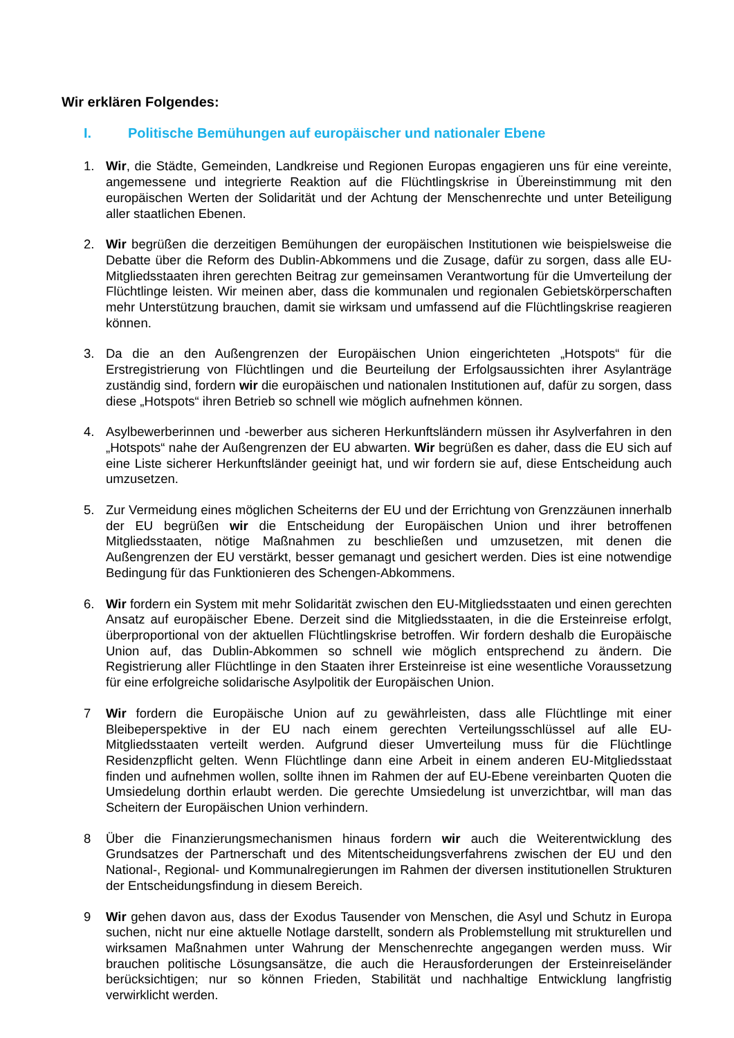Wir erklären Folgendes:
I. Politische Bemühungen auf europäischer und nationaler Ebene
1. Wir, die Städte, Gemeinden, Landkreise und Regionen Europas engagieren uns für eine vereinte, angemessene und integrierte Reaktion auf die Flüchtlingskrise in Übereinstimmung mit den europäischen Werten der Solidarität und der Achtung der Menschenrechte und unter Beteiligung aller staatlichen Ebenen.
2. Wir begrüßen die derzeitigen Bemühungen der europäischen Institutionen wie beispielsweise die Debatte über die Reform des Dublin-Abkommens und die Zusage, dafür zu sorgen, dass alle EU-Mitgliedsstaaten ihren gerechten Beitrag zur gemeinsamen Verantwortung für die Umverteilung der Flüchtlinge leisten. Wir meinen aber, dass die kommunalen und regionalen Gebietskörperschaften mehr Unterstützung brauchen, damit sie wirksam und umfassend auf die Flüchtlingskrise reagieren können.
3. Da die an den Außengrenzen der Europäischen Union eingerichteten „Hotspots“ für die Erstregistrierung von Flüchtlingen und die Beurteilung der Erfolgsaussichten ihrer Asylanträge zuständig sind, fordern wir die europäischen und nationalen Institutionen auf, dafür zu sorgen, dass diese „Hotspots“ ihren Betrieb so schnell wie möglich aufnehmen können.
4. Asylbewerberinnen und -bewerber aus sicheren Herkunftsländern müssen ihr Asylverfahren in den „Hotspots“ nahe der Außengrenzen der EU abwarten. Wir begrüßen es daher, dass die EU sich auf eine Liste sicherer Herkunftsländer geeinigt hat, und wir fordern sie auf, diese Entscheidung auch umzusetzen.
5. Zur Vermeidung eines möglichen Scheiterns der EU und der Errichtung von Grenzzäunen innerhalb der EU begrüßen wir die Entscheidung der Europäischen Union und ihrer betroffenen Mitgliedsstaaten, nötige Maßnahmen zu beschließen und umzusetzen, mit denen die Außengrenzen der EU verstärkt, besser gemanagt und gesichert werden. Dies ist eine notwendige Bedingung für das Funktionieren des Schengen-Abkommens.
6. Wir fordern ein System mit mehr Solidarität zwischen den EU-Mitgliedsstaaten und einen gerechten Ansatz auf europäischer Ebene. Derzeit sind die Mitgliedsstaaten, in die die Ersteinreise erfolgt, überproportional von der aktuellen Flüchtlingskrise betroffen. Wir fordern deshalb die Europäische Union auf, das Dublin-Abkommen so schnell wie möglich entsprechend zu ändern. Die Registrierung aller Flüchtlinge in den Staaten ihrer Ersteinreise ist eine wesentliche Voraussetzung für eine erfolgreiche solidarische Asylpolitik der Europäischen Union.
7 Wir fordern die Europäische Union auf zu gewährleisten, dass alle Flüchtlinge mit einer Bleibeperspektive in der EU nach einem gerechten Verteilungsschlüssel auf alle EU-Mitgliedsstaaten verteilt werden. Aufgrund dieser Umverteilung muss für die Flüchtlinge Residenzpflicht gelten. Wenn Flüchtlinge dann eine Arbeit in einem anderen EU-Mitgliedsstaat finden und aufnehmen wollen, sollte ihnen im Rahmen der auf EU-Ebene vereinbarten Quoten die Umsiedelung dorthin erlaubt werden. Die gerechte Umsiedelung ist unverzichtbar, will man das Scheitern der Europäischen Union verhindern.
8 Über die Finanzierungsmechanismen hinaus fordern wir auch die Weiterentwicklung des Grundsatzes der Partnerschaft und des Mitentscheidungsverfahrens zwischen der EU und den National-, Regional- und Kommunalregierungen im Rahmen der diversen institutionellen Strukturen der Entscheidungsfindung in diesem Bereich.
9 Wir gehen davon aus, dass der Exodus Tausender von Menschen, die Asyl und Schutz in Europa suchen, nicht nur eine aktuelle Notlage darstellt, sondern als Problemstellung mit strukturellen und wirksamen Maßnahmen unter Wahrung der Menschenrechte angegangen werden muss. Wir brauchen politische Lösungsansätze, die auch die Herausforderungen der Ersteinreiseländer berücksichtigen; nur so können Frieden, Stabilität und nachhaltige Entwicklung langfristig verwirklicht werden.